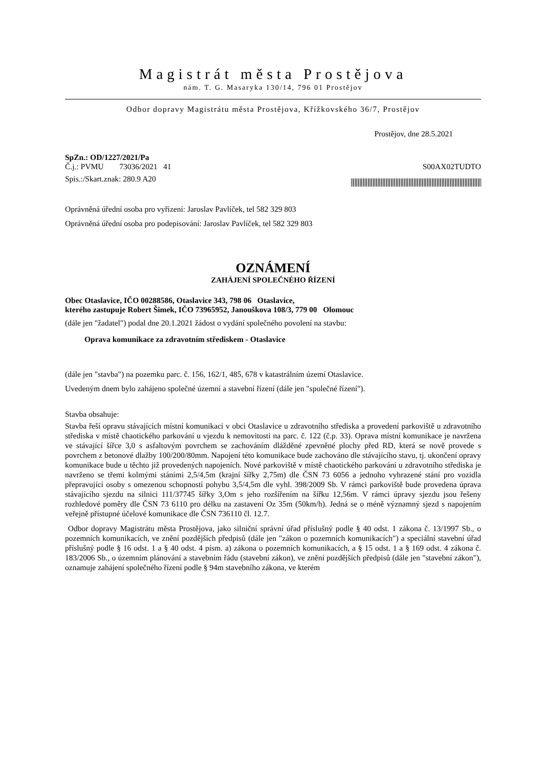Magistrát města Prostějova
nám. T. G. Masaryka 130/14, 796 01 Prostějov
Odbor dopravy Magistrátu města Prostějova, Křížkovského 36/7, Prostějov
Prostějov, dne 28.5.2021
SpZn.: OD/1227/2021/Pa
Č.j.: PVMU 73036/2021 41 S00AX02TUDTO
Spis.:/Skart.znak: 280.9 A20
Oprávněná úřední osoba pro vyřízení: Jaroslav Pavlíček, tel 582 329 803
Oprávněná úřední osoba pro podepisování: Jaroslav Pavlíček, tel 582 329 803
OZNÁMENÍ
ZAHÁJENÍ SPOLEČNÉHO ŘÍZENÍ
Obec Otaslavice, IČO 00288586, Otaslavice 343, 798 06 Otaslavice,
kterého zastupuje Robert Šimek, IČO 73965952, Janouškova 108/3, 779 00 Olomouc
(dále jen "žadatel") podal dne 20.1.2021 žádost o vydání společného povolení na stavbu:
Oprava komunikace za zdravotním střediskem - Otaslavice
(dále jen "stavba") na pozemku parc. č. 156, 162/1, 485, 678 v katastrálním území Otaslavice.
Uvedeným dnem bylo zahájeno společné územní a stavební řízení (dále jen "společné řízení").
Stavba obsahuje:
Stavba řeší opravu stávajících místní komunikaci v obci Otaslavice u zdravotního střediska a provedení parkoviště u zdravotního střediska v místě chaotického parkování u vjezdu k nemovitosti na parc. č. 122 (č.p. 33). Oprava místní komunikace je navržena ve stávající šířce 3,0 s asfaltovým povrchem se zachováním dlážděné zpevněné plochy před RD, která se nově provede s povrchem z betonové dlažby 100/200/80mm. Napojení této komunikace bude zachováno dle stávajícího stavu, tj. ukončení opravy komunikace bude u těchto již provedených napojeních. Nové parkoviště v místě chaotického parkování u zdravotního střediska je navrženo se třemi kolmými stáními 2,5/4,5m (krajní šířky 2,75m) dle ČSN 73 6056 a jednoho vyhrazené stání pro vozidla přepravující osoby s omezenou schopností pohybu 3,5/4,5m dle vyhl. 398/2009 Sb. V rámci parkoviště bude provedena úprava stávajícího sjezdu na silnici 111/37745 šířky 3,Om s jeho rozšířením na šířku 12,56m. V rámci úpravy sjezdu jsou řešeny rozhledové poměry dle ČSN 73 6110 pro délku na zastavení Oz 35m (50km/h). Jedná se o méně významný sjezd s napojením veřejně přístupné účelové komunikace dle ČSN 736110 čl. 12.7.
Odbor dopravy Magistrátu města Prostějova, jako silniční správní úřad příslušný podle § 40 odst. 1 zákona č. 13/1997 Sb., o pozemních komunikacích, ve znění pozdějších předpisů (dále jen "zákon o pozemních komunikacích") a speciální stavební úřad příslušný podle § 16 odst. 1 a § 40 odst. 4 písm. a) zákona o pozemních komunikacích, a § 15 odst. 1 a § 169 odst. 4 zákona č. 183/2006 Sb., o územním plánování a stavebním řádu (stavební zákon), ve znění pozdějších předpisů (dále jen "stavební zákon"), oznamuje zahájení společného řízení podle § 94m stavebního zákona, ve kterém